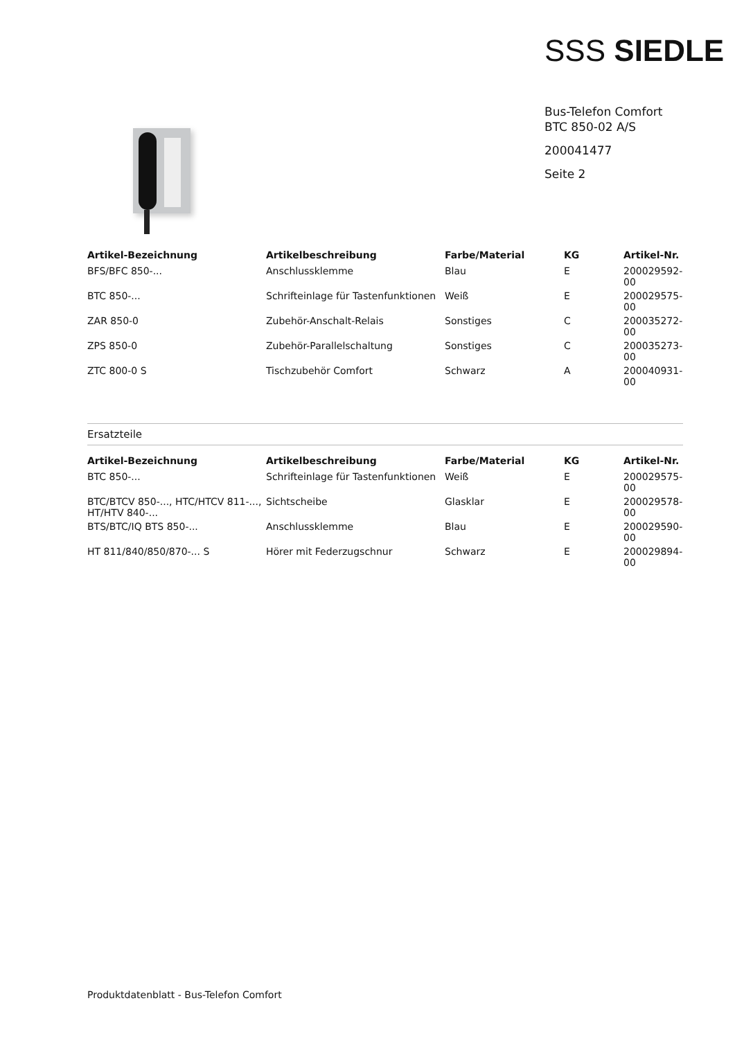SSS SIEDLE
Bus-Telefon Comfort
BTC 850-02 A/S
200041477
Seite 2
| Artikel-Bezeichnung | Artikelbeschreibung | Farbe/Material | KG | Artikel-Nr. |
| --- | --- | --- | --- | --- |
| BFS/BFC 850-... | Anschlussklemme | Blau | E | 200029592-00 |
| BTC 850-... | Schrifteinlage für Tastenfunktionen | Weiß | E | 200029575-00 |
| ZAR 850-0 | Zubehör-Anschalt-Relais | Sonstiges | C | 200035272-00 |
| ZPS 850-0 | Zubehör-Parallelschaltung | Sonstiges | C | 200035273-00 |
| ZTC 800-0 S | Tischzubehör Comfort | Schwarz | A | 200040931-00 |
Ersatzteile
| Artikel-Bezeichnung | Artikelbeschreibung | Farbe/Material | KG | Artikel-Nr. |
| --- | --- | --- | --- | --- |
| BTC 850-... | Schrifteinlage für Tastenfunktionen | Weiß | E | 200029575-00 |
| BTC/BTCV 850-..., HTC/HTCV 811-..., HT/HTV 840-... | Sichtscheibe | Glasklar | E | 200029578-00 |
| BTS/BTC/IQ BTS 850-... | Anschlussklemme | Blau | E | 200029590-00 |
| HT 811/840/850/870-... S | Hörer mit Federzugschnur | Schwarz | E | 200029894-00 |
Produktdatenblatt - Bus-Telefon Comfort